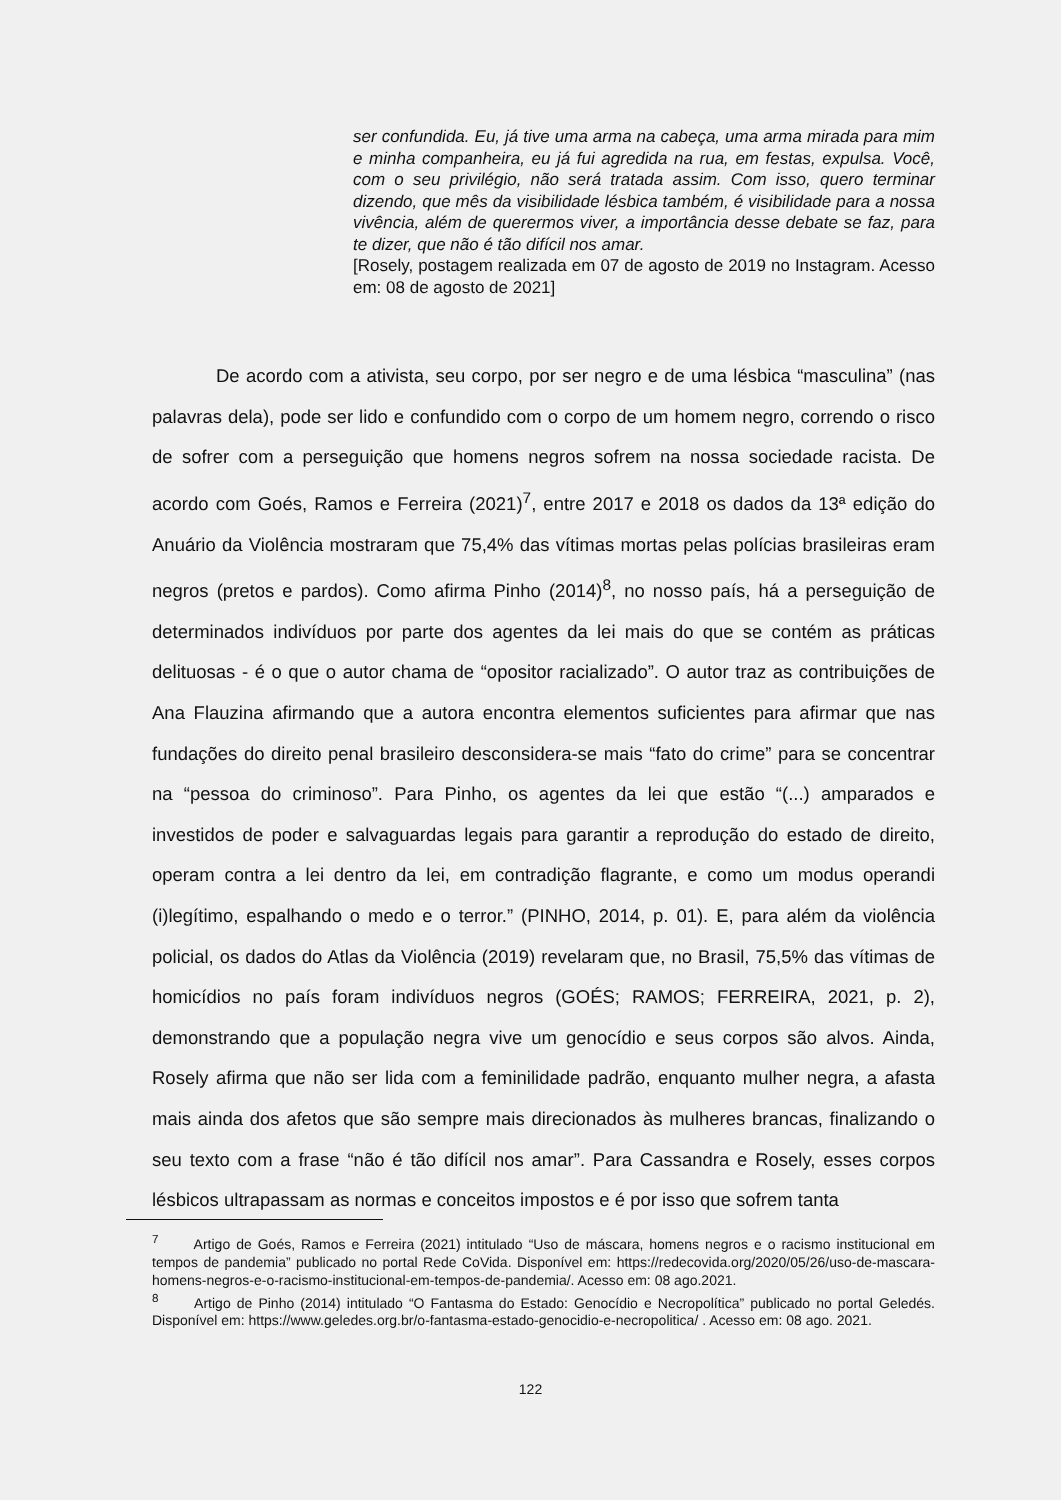ser confundida. Eu, já tive uma arma na cabeça, uma arma mirada para mim e minha companheira, eu já fui agredida na rua, em festas, expulsa. Você, com o seu privilégio, não será tratada assim. Com isso, quero terminar dizendo, que mês da visibilidade lésbica também, é visibilidade para a nossa vivência, além de querermos viver, a importância desse debate se faz, para te dizer, que não é tão difícil nos amar.
[Rosely, postagem realizada em 07 de agosto de 2019 no Instagram. Acesso em: 08 de agosto de 2021]
De acordo com a ativista, seu corpo, por ser negro e de uma lésbica “masculina” (nas palavras dela), pode ser lido e confundido com o corpo de um homem negro, correndo o risco de sofrer com a perseguição que homens negros sofrem na nossa sociedade racista. De acordo com Goés, Ramos e Ferreira (2021)<sup>7</sup>, entre 2017 e 2018 os dados da 13ª edição do Anuário da Violência mostraram que 75,4% das vítimas mortas pelas polícias brasileiras eram negros (pretos e pardos). Como afirma Pinho (2014)<sup>8</sup>, no nosso país, há a perseguição de determinados indivíduos por parte dos agentes da lei mais do que se contém as práticas delituosas - é o que o autor chama de “opositor racializado”. O autor traz as contribuições de Ana Flauzina afirmando que a autora encontra elementos suficientes para afirmar que nas fundações do direito penal brasileiro desconsidera-se mais “fato do crime” para se concentrar na “pessoa do criminoso”. Para Pinho, os agentes da lei que estão “(...) amparados e investidos de poder e salvaguardas legais para garantir a reprodução do estado de direito, operam contra a lei dentro da lei, em contradição flagrante, e como um modus operandi (i)legítimo, espalhando o medo e o terror.” (PINHO, 2014, p. 01). E, para além da violência policial, os dados do Atlas da Violência (2019) revelaram que, no Brasil, 75,5% das vítimas de homicídios no país foram indivíduos negros (GOÉS; RAMOS; FERREIRA, 2021, p. 2), demonstrando que a população negra vive um genocídio e seus corpos são alvos. Ainda, Rosely afirma que não ser lida com a feminilidade padrão, enquanto mulher negra, a afasta mais ainda dos afetos que são sempre mais direcionados às mulheres brancas, finalizando o seu texto com a frase “não é tão difícil nos amar”. Para Cassandra e Rosely, esses corpos lésbicos ultrapassam as normas e conceitos impostos e é por isso que sofrem tanta
<sup>7</sup> Artigo de Goés, Ramos e Ferreira (2021) intitulado “Uso de máscara, homens negros e o racismo institucional em tempos de pandemia” publicado no portal Rede CoVida. Disponível em: https://redecovida.org/2020/05/26/uso-de-mascara-homens-negros-e-o-racismo-institucional-em-tempos-de-pandemia/. Acesso em: 08 ago.2021.
<sup>8</sup> Artigo de Pinho (2014) intitulado “O Fantasma do Estado: Genocídio e Necropolítica” publicado no portal Geledés. Disponível em: https://www.geledes.org.br/o-fantasma-estado-genocidio-e-necropolitica/ . Acesso em: 08 ago. 2021.
122